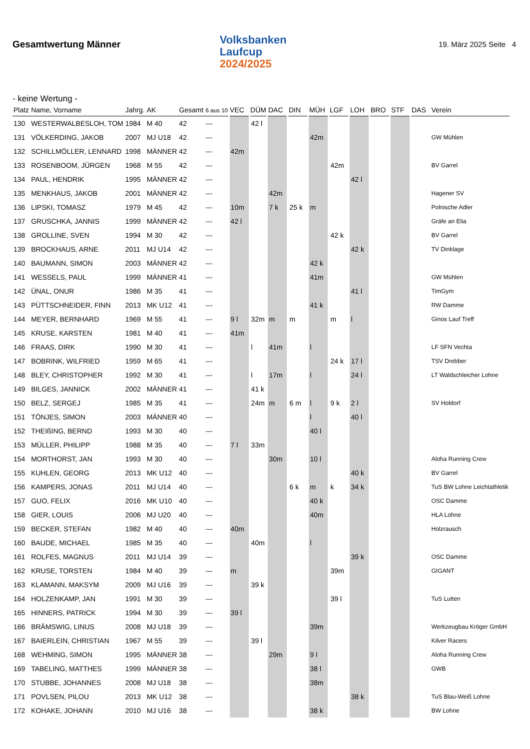Gesamtwertung Männer
Volksbanken
Laufcup
2024/2025
19. März 2025 Seite 4
- keine Wertung -
| Platz | Name, Vorname | Jahrg. | AK | Gesamt | 6 aus 10 | VEC | DÜM | DAC | DIN | MÜH | LGF | LOH | BRO | STF | DAS | Verein |
| --- | --- | --- | --- | --- | --- | --- | --- | --- | --- | --- | --- | --- | --- | --- | --- | --- |
| 130 | WESTERWALBESLOH, TOM | 1984 | M 40 | 42 | --- | | 42 l | | | | | | | | | |
| 131 | VÖLKERDING, JAKOB | 2007 | MJ U18 | 42 | --- | | | | | 42m | | | | | | GW Mühlen |
| 132 | SCHILLMÖLLER, LENNARD | 1998 | MÄNNER | 42 | --- | 42m | | | | | | | | | | |
| 133 | ROSENBOOM, JÜRGEN | 1968 | M 55 | 42 | --- | | | | | | 42m | | | | | BV Garrel |
| 134 | PAUL, HENDRIK | 1995 | MÄNNER | 42 | --- | | | | | | | 42 l | | | | |
| 135 | MENKHAUS, JAKOB | 2001 | MÄNNER | 42 | --- | | | 42m | | | | | | | | Hagener SV |
| 136 | LIPSKI, TOMASZ | 1979 | M 45 | 42 | --- | 10m | | 7 k | 25 k | m | | | | | | Polnische Adler |
| 137 | GRUSCHKA, JANNIS | 1999 | MÄNNER | 42 | --- | 42 l | | | | | | | | | | Gräfe an Elia |
| 138 | GROLLINE, SVEN | 1994 | M 30 | 42 | --- | | | | | | 42 k | | | | | BV Garrel |
| 139 | BROCKHAUS, ARNE | 2011 | MJ U14 | 42 | --- | | | | | | | 42 k | | | | TV Dinklage |
| 140 | BAUMANN, SIMON | 2003 | MÄNNER | 42 | --- | | | | | 42 k | | | | | | |
| 141 | WESSELS, PAUL | 1999 | MÄNNER | 41 | --- | | | | | 41m | | | | | | GW Mühlen |
| 142 | ÜNAL, ONUR | 1986 | M 35 | 41 | --- | | | | | | | 41 l | | | | TimGym |
| 143 | PÜTTSCHNEIDER, FINN | 2013 | MK U12 | 41 | --- | | | | | 41 k | | | | | | RW Damme |
| 144 | MEYER, BERNHARD | 1969 | M 55 | 41 | --- | 9 l | 32m | m | m | | m | l | | | | Ginos Lauf Treff |
| 145 | KRUSE, KARSTEN | 1981 | M 40 | 41 | --- | 41m | | | | | | | | | | |
| 146 | FRAAS, DIRK | 1990 | M 30 | 41 | --- | | l | 41m | | l | | | | | | LF SFN Vechta |
| 147 | BOBRINK, WILFRIED | 1959 | M 65 | 41 | --- | | | | | | 24 k | 17 l | | | | TSV Drebber |
| 148 | BLEY, CHRISTOPHER | 1992 | M 30 | 41 | --- | | l | 17m | | l | | 24 l | | | | LT Waldschleicher Lohne |
| 149 | BILGES, JANNICK | 2002 | MÄNNER | 41 | --- | | 41 k | | | | | | | | | |
| 150 | BELZ, SERGEJ | 1985 | M 35 | 41 | --- | | 24m | m | 6 m | l | 9 k | 2 l | | | | SV Holdorf |
| 151 | TÖNJES, SIMON | 2003 | MÄNNER | 40 | --- | | | | | l | | 40 l | | | | |
| 152 | THEIßING, BERND | 1993 | M 30 | 40 | --- | | | | | 40 l | | | | | | |
| 153 | MÜLLER, PHILIPP | 1988 | M 35 | 40 | --- | 7 l | 33m | | | | | | | | | |
| 154 | MORTHORST, JAN | 1993 | M 30 | 40 | --- | | | 30m | | 10 l | | | | | | Aloha Running Crew |
| 155 | KUHLEN, GEORG | 2013 | MK U12 | 40 | --- | | | | | | | 40 k | | | | BV Garrel |
| 156 | KAMPERS, JONAS | 2011 | MJ U14 | 40 | --- | | | | 6 k | m | k | 34 k | | | | TuS BW Lohne Leichtathletik |
| 157 | GUO, FELIX | 2016 | MK U10 | 40 | --- | | | | | 40 k | | | | | | OSC Damme |
| 158 | GIER, LOUIS | 2006 | MJ U20 | 40 | --- | | | | | 40m | | | | | | HLA Lohne |
| 159 | BECKER, STEFAN | 1982 | M 40 | 40 | --- | 40m | | | | | | | | | | Holzrausch |
| 160 | BAUDE, MICHAEL | 1985 | M 35 | 40 | --- | | 40m | | | l | | | | | | |
| 161 | ROLFES, MAGNUS | 2011 | MJ U14 | 39 | --- | | | | | | | 39 k | | | | OSC Damme |
| 162 | KRUSE, TORSTEN | 1984 | M 40 | 39 | --- | m | | | | | 39m | | | | | GIGANT |
| 163 | KLAMANN, MAKSYM | 2009 | MJ U16 | 39 | --- | | 39 k | | | | | | | | | |
| 164 | HOLZENKAMP, JAN | 1991 | M 30 | 39 | --- | | | | | | 39 l | | | | | TuS Lutten |
| 165 | HINNERS, PATRICK | 1994 | M 30 | 39 | --- | 39 l | | | | | | | | | | |
| 166 | BRÄMSWIG, LINUS | 2008 | MJ U18 | 39 | --- | | | | | 39m | | | | | | Werkzeugbau Kröger GmbH |
| 167 | BAIERLEIN, CHRISTIAN | 1967 | M 55 | 39 | --- | | 39 l | | | | | | | | | Kilver Racers |
| 168 | WEHMING, SIMON | 1995 | MÄNNER | 38 | --- | | | 29m | | 9 l | | | | | | Aloha Running Crew |
| 169 | TABELING, MATTHES | 1999 | MÄNNER | 38 | --- | | | | | 38 l | | | | | | GWB |
| 170 | STUBBE, JOHANNES | 2008 | MJ U18 | 38 | --- | | | | | 38m | | | | | | |
| 171 | POVLSEN, PILOU | 2013 | MK U12 | 38 | --- | | | | | | | 38 k | | | | TuS Blau-Weiß Lohne |
| 172 | KOHAKE, JOHANN | 2010 | MJ U16 | 38 | --- | | | | | 38 k | | | | | | BW Lohne |